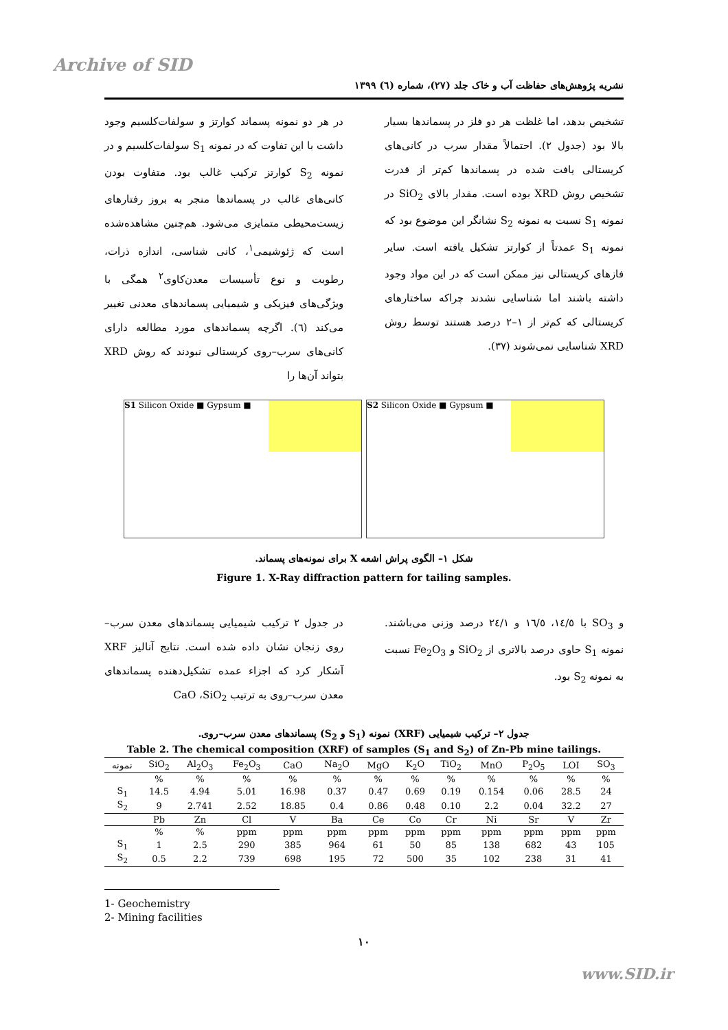Archive of SID
نشریه پژوهش‌های حفاظت آب و خاک جلد (۲۷)، شماره (٦) ۱۳۹۹
در هر دو نمونه پسماند کوارتز و سولفات‌کلسیم وجود داشت با این تفاوت که در نمونه S<sub>1</sub> سولفات‌کلسیم و در نمونه S<sub>2</sub> کوارتز ترکیب غالب بود. متفاوت بودن کانی‌های غالب در پسماندها منجر به بروز رفتارهای زیست‌محیطی متمایزی می‌شود. هم‌چنین مشاهده‌شده است که ژئوشیمی<sup>۱</sup>، کانی شناسی، اندازه ذرات، رطوبت و نوع تأسیسات معدن‌کاوی<sup>۲</sup> همگی با ویژگی‌های فیزیکی و شیمیایی پسماندهای معدنی تغییر می‌کند (٦). اگرچه پسماندهای مورد مطالعه دارای کانی‌های سرب–روی کریستالی نبودند که روش XRD بتواند آن‌ها را
تشخیص بدهد، اما غلظت هر دو فلز در پسماندها بسیار بالا بود (جدول ۲). احتمالاً مقدار سرب در کانی‌های کریستالی یافت شده در پسماندها کم‌تر از قدرت تشخیص روش XRD بوده است. مقدار بالای SiO<sub>2</sub> در نمونه S<sub>1</sub> نسبت به نمونه S<sub>2</sub> نشانگر این موضوع بود که نمونه S<sub>1</sub> عمدتاً از کوارتز تشکیل یافته است. سایر فازهای کریستالی نیز ممکن است که در این مواد وجود داشته باشند اما شناسایی نشدند چراکه ساختارهای کریستالی که کم‌تر از ۱–۲ درصد هستند توسط روش XRD شناسایی نمی‌شوند (۳۷).
S1 Silicon Oxide ■ Gypsum ■ S2 Silicon Oxide ■ Gypsum ■
شکل ۱– الگوی پراش اشعه X برای نمونه‌های پسماند.
Figure 1. X-Ray diffraction pattern for tailing samples.
در جدول ۲ ترکیب شیمیایی پسماندهای معدن سرب–روی زنجان نشان داده شده است. نتایج آنالیز XRF آشکار کرد که اجزاء عمده تشکیل‌دهنده پسماندهای معدن سرب–روی به ترتیب CaO ،SiO<sub>2</sub>
و SO<sub>3</sub> با ١٤/٥، ١٦/٥ و ٢٤/١ درصد وزنی می‌باشند. نمونه S<sub>1</sub> حاوی درصد بالاتری از SiO<sub>2</sub> و Fe<sub>2</sub>O<sub>3</sub> نسبت به نمونه S<sub>2</sub> بود.
جدول ۲– ترکیب شیمیایی (XRF) نمونه (S<sub>1</sub> و S<sub>2</sub>) پسماندهای معدن سرب–روی.
Table 2. The chemical composition (XRF) of samples (S<sub>1</sub> and S<sub>2</sub>) of Zn-Pb mine tailings.
| نمونه | SiO<sub>2</sub> | Al<sub>2</sub>O<sub>3</sub> | Fe<sub>2</sub>O<sub>3</sub> | CaO | Na<sub>2</sub>O | MgO | K<sub>2</sub>O | TiO<sub>2</sub> | MnO | P<sub>2</sub>O<sub>5</sub> | LOI | SO<sub>3</sub> |
| --- | --- | --- | --- | --- | --- | --- | --- | --- | --- | --- | --- | --- |
| | % | % | % | % | % | % | % | % | % | % | % | % |
| S<sub>1</sub> | 14.5 | 4.94 | 5.01 | 16.98 | 0.37 | 0.47 | 0.69 | 0.19 | 0.154 | 0.06 | 28.5 | 24 |
| S<sub>2</sub> | 9 | 2.741 | 2.52 | 18.85 | 0.4 | 0.86 | 0.48 | 0.10 | 2.2 | 0.04 | 32.2 | 27 |
| | Pb | Zn | Cl | V | Ba | Ce | Co | Cr | Ni | Sr | V | Zr |
| | % | % | ppm | ppm | ppm | ppm | ppm | ppm | ppm | ppm | ppm | ppm |
| S<sub>1</sub> | 1 | 2.5 | 290 | 385 | 964 | 61 | 50 | 85 | 138 | 682 | 43 | 105 |
| S<sub>2</sub> | 0.5 | 2.2 | 739 | 698 | 195 | 72 | 500 | 35 | 102 | 238 | 31 | 41 |
1- Geochemistry
2- Mining facilities
۱۰
www.SID.ir